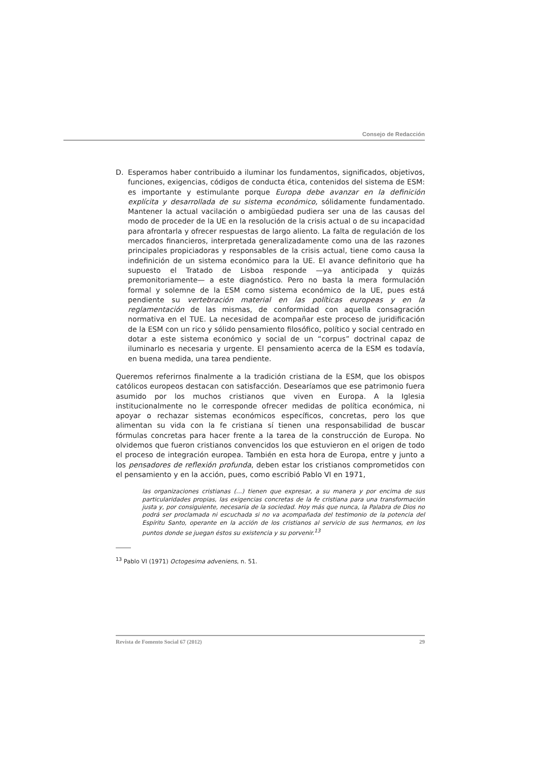Consejo de Redacción
D. Esperamos haber contribuido a iluminar los fundamentos, significados, objetivos, funciones, exigencias, códigos de conducta ética, contenidos del sistema de ESM: es importante y estimulante porque Europa debe avanzar en la definición explícita y desarrollada de su sistema económico, sólidamente fundamentado. Mantener la actual vacilación o ambigüedad pudiera ser una de las causas del modo de proceder de la UE en la resolución de la crisis actual o de su incapacidad para afrontarla y ofrecer respuestas de largo aliento. La falta de regulación de los mercados financieros, interpretada generalizadamente como una de las razones principales propiciadoras y responsables de la crisis actual, tiene como causa la indefinición de un sistema económico para la UE. El avance definitorio que ha supuesto el Tratado de Lisboa responde —ya anticipada y quizás premonitoriamente— a este diagnóstico. Pero no basta la mera formulación formal y solemne de la ESM como sistema económico de la UE, pues está pendiente su vertebración material en las políticas europeas y en la reglamentación de las mismas, de conformidad con aquella consagración normativa en el TUE. La necesidad de acompañar este proceso de juridificación de la ESM con un rico y sólido pensamiento filosófico, político y social centrado en dotar a este sistema económico y social de un “corpus” doctrinal capaz de iluminarlo es necesaria y urgente. El pensamiento acerca de la ESM es todavía, en buena medida, una tarea pendiente.
Queremos referirnos finalmente a la tradición cristiana de la ESM, que los obispos católicos europeos destacan con satisfacción. Desearíamos que ese patrimonio fuera asumido por los muchos cristianos que viven en Europa. A la Iglesia institucionalmente no le corresponde ofrecer medidas de política económica, ni apoyar o rechazar sistemas económicos específicos, concretas, pero los que alimentan su vida con la fe cristiana sí tienen una responsabilidad de buscar fórmulas concretas para hacer frente a la tarea de la construcción de Europa. No olvidemos que fueron cristianos convencidos los que estuvieron en el origen de todo el proceso de integración europea. También en esta hora de Europa, entre y junto a los pensadores de reflexión profunda, deben estar los cristianos comprometidos con el pensamiento y en la acción, pues, como escribió Pablo VI en 1971,
las organizaciones cristianas (…) tienen que expresar, a su manera y por encima de sus particularidades propias, las exigencias concretas de la fe cristiana para una transformación justa y, por consiguiente, necesaria de la sociedad. Hoy más que nunca, la Palabra de Dios no podrá ser proclamada ni escuchada si no va acompañada del testimonio de la potencia del Espíritu Santo, operante en la acción de los cristianos al servicio de sus hermanos, en los puntos donde se juegan éstos su existencia y su porvenir.<sup>13</sup>
<sup>13</sup> Pablo VI (1971) Octogesima adveniens, n. 51.
Revista de Fomento Social 67 (2012) 29